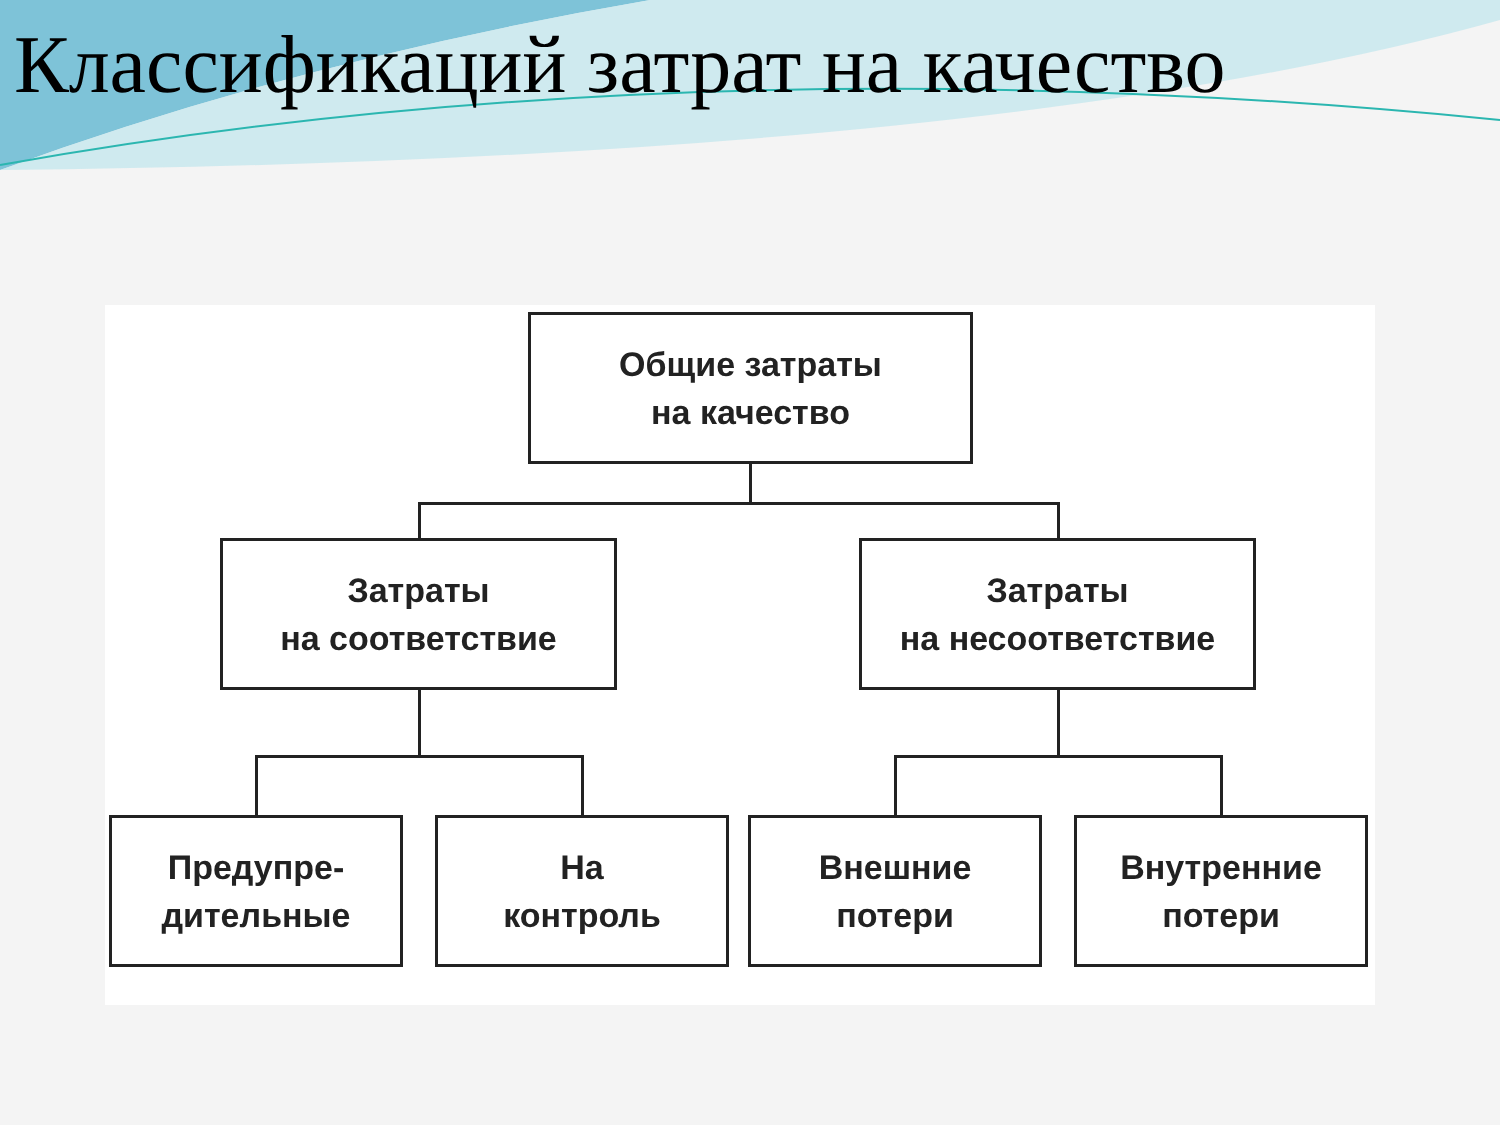Классификаций затрат на качество
Общие затраты
на качество
Затраты
на соответствие
Затраты
на несоответствие
Предупре-
дительные
На
контроль
Внешние
потери
Внутренние
потери